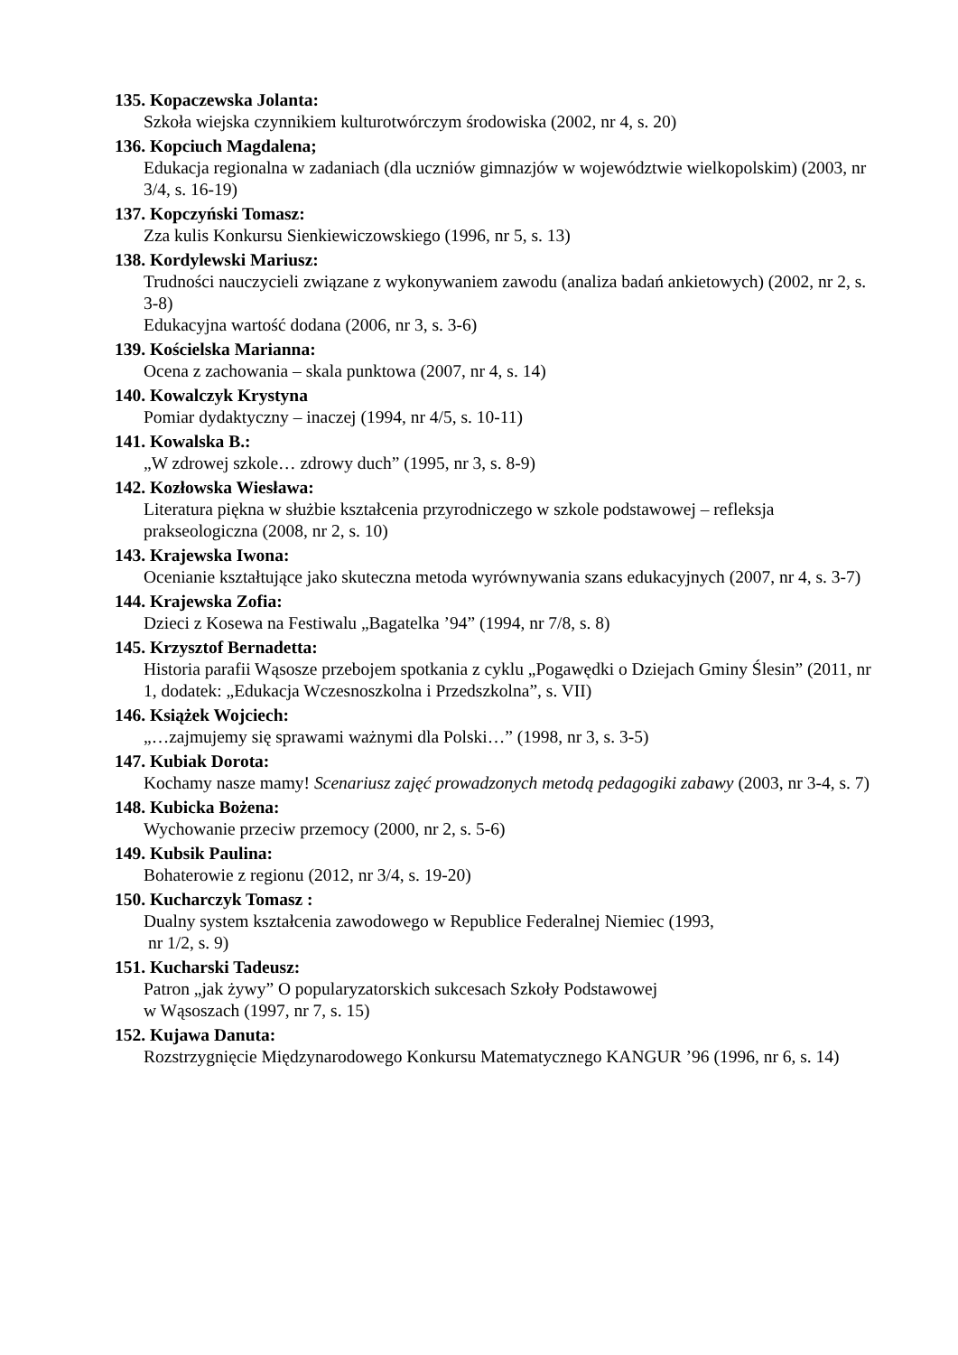135. Kopaczewska Jolanta:
Szkoła wiejska czynnikiem kulturotwórczym środowiska (2002, nr 4, s. 20)
136. Kopciuch Magdalena;
Edukacja regionalna w zadaniach (dla uczniów gimnazjów w województwie wielkopolskim) (2003, nr 3/4, s. 16-19)
137. Kopczyński Tomasz:
Zza kulis Konkursu Sienkiewiczowskiego (1996, nr 5, s. 13)
138. Kordylewski Mariusz:
Trudności nauczycieli związane z wykonywaniem zawodu (analiza badań ankietowych) (2002, nr 2, s. 3-8)
Edukacyjna wartość dodana (2006, nr 3, s. 3-6)
139. Kościelska Marianna:
Ocena z zachowania – skala punktowa (2007, nr 4, s. 14)
140. Kowalczyk Krystyna
Pomiar dydaktyczny – inaczej (1994, nr 4/5, s. 10-11)
141. Kowalska B.:
„W zdrowej szkole… zdrowy duch” (1995, nr 3, s. 8-9)
142. Kozłowska Wiesława:
Literatura piękna w służbie kształcenia przyrodniczego w szkole podstawowej – refleksja prakseologiczna (2008, nr 2, s. 10)
143. Krajewska Iwona:
Ocenianie kształtujące jako skuteczna metoda wyrównywania szans edukacyjnych (2007, nr 4, s. 3-7)
144. Krajewska Zofia:
Dzieci z Kosewa na Festiwalu „Bagatelka ’94” (1994, nr 7/8, s. 8)
145. Krzysztof Bernadetta:
Historia parafii Wąsosze przebojem spotkania z cyklu „Pogawędki o Dziejach Gminy Ślesin” (2011, nr 1, dodatek: „Edukacja Wczesnoszkolna i Przedszkolna”, s. VII)
146. Książek Wojciech:
„…zajmujemy się sprawami ważnymi dla Polski…” (1998, nr 3, s. 3-5)
147. Kubiak Dorota:
Kochamy nasze mamy! Scenariusz zajęć prowadzonych metodą pedagogiki zabawy (2003, nr 3-4, s. 7)
148. Kubicka Bożena:
Wychowanie przeciw przemocy (2000, nr 2, s. 5-6)
149. Kubsik Paulina:
Bohaterowie z regionu (2012, nr 3/4, s. 19-20)
150. Kucharczyk Tomasz :
Dualny system kształcenia zawodowego w Republice Federalnej Niemiec (1993,
nr 1/2, s. 9)
151. Kucharski Tadeusz:
Patron „jak żywy” O popularyzatorskich sukcesach Szkoły Podstawowej
w Wąsoszach (1997, nr 7, s. 15)
152. Kujawa Danuta:
Rozstrzygnięcie Międzynarodowego Konkursu Matematycznego KANGUR ’96 (1996, nr 6, s. 14)